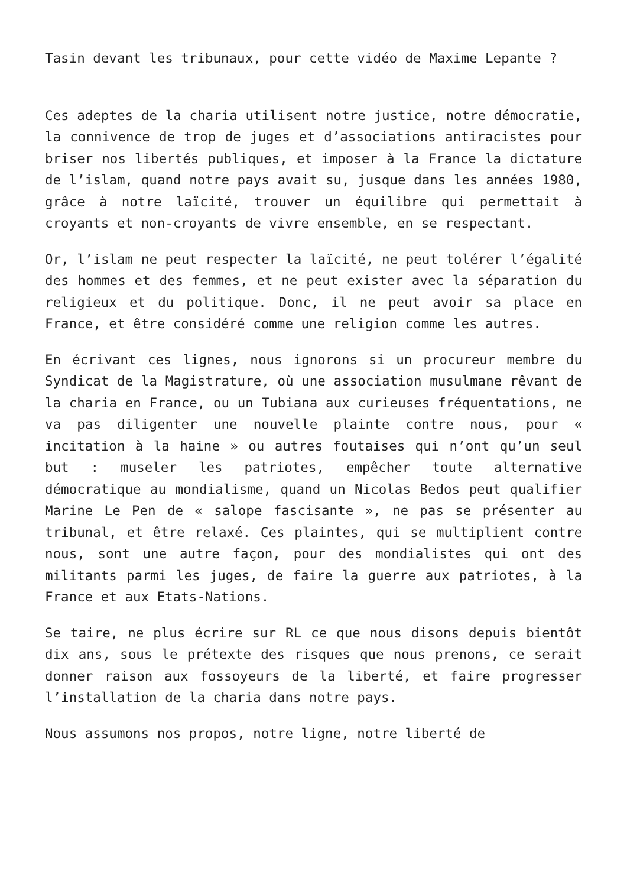Tasin devant les tribunaux, pour cette vidéo de Maxime Lepante ?
Ces adeptes de la charia utilisent notre justice, notre démocratie, la connivence de trop de juges et d’associations antiracistes pour briser nos libertés publiques, et imposer à la France la dictature de l’islam, quand notre pays avait su, jusque dans les années 1980, grâce à notre laïcité, trouver un équilibre qui permettait à croyants et non-croyants de vivre ensemble, en se respectant.
Or, l’islam ne peut respecter la laïcité, ne peut tolérer l’égalité des hommes et des femmes, et ne peut exister avec la séparation du religieux et du politique. Donc, il ne peut avoir sa place en France, et être considéré comme une religion comme les autres.
En écrivant ces lignes, nous ignorons si un procureur membre du Syndicat de la Magistrature, où une association musulmane rêvant de la charia en France, ou un Tubiana aux curieuses fréquentations, ne va pas diligenter une nouvelle plainte contre nous, pour « incitation à la haine » ou autres foutaises qui n’ont qu’un seul but : museler les patriotes, empêcher toute alternative démocratique au mondialisme, quand un Nicolas Bedos peut qualifier Marine Le Pen de « salope fascisante », ne pas se présenter au tribunal, et être relaxé. Ces plaintes, qui se multiplient contre nous, sont une autre façon, pour des mondialistes qui ont des militants parmi les juges, de faire la guerre aux patriotes, à la France et aux Etats-Nations.
Se taire, ne plus écrire sur RL ce que nous disons depuis bientôt dix ans, sous le prétexte des risques que nous prenons, ce serait donner raison aux fossoyeurs de la liberté, et faire progresser l’installation de la charia dans notre pays.
Nous assumons nos propos, notre ligne, notre liberté de